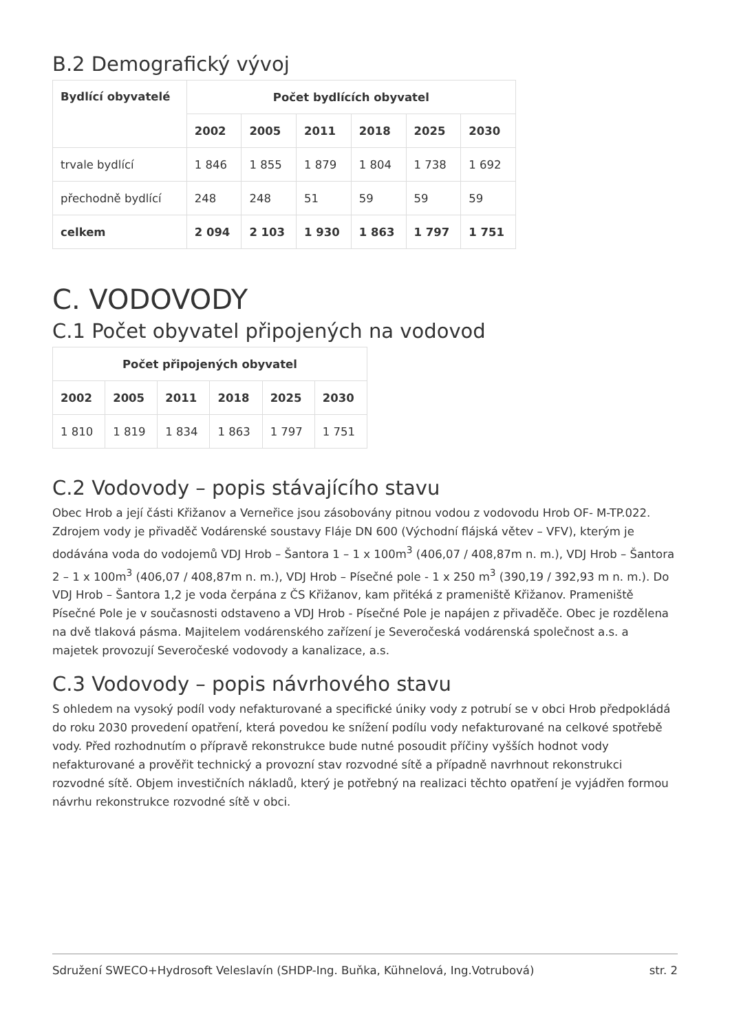B.2 Demografický vývoj
| Bydlící obyvatelé | Počet bydlících obyvatel | | | | | |
| --- | --- | --- | --- | --- | --- | --- |
| | 2002 | 2005 | 2011 | 2018 | 2025 | 2030 |
| trvale bydlící | 1 846 | 1 855 | 1 879 | 1 804 | 1 738 | 1 692 |
| přechodně bydlící | 248 | 248 | 51 | 59 | 59 | 59 |
| celkem | 2 094 | 2 103 | 1 930 | 1 863 | 1 797 | 1 751 |
C. VODOVODY
C.1 Počet obyvatel připojených na vodovod
| Počet připojených obyvatel | | | | | |
| --- | --- | --- | --- | --- | --- |
| 2002 | 2005 | 2011 | 2018 | 2025 | 2030 |
| 1 810 | 1 819 | 1 834 | 1 863 | 1 797 | 1 751 |
C.2 Vodovody – popis stávajícího stavu
Obec Hrob a její části Křižanov a Verneřice jsou zásobovány pitnou vodou z vodovodu Hrob OF- M-TP.022. Zdrojem vody je přivaděč Vodárenské soustavy Fláje DN 600 (Východní flájská větev – VFV), kterým je dodávána voda do vodojemů VDJ Hrob – Šantora 1 – 1 x 100m<sup>3</sup> (406,07 / 408,87m n. m.), VDJ Hrob – Šantora 2 – 1 x 100m<sup>3</sup> (406,07 / 408,87m n. m.), VDJ Hrob – Písečné pole - 1 x 250 m<sup>3</sup> (390,19 / 392,93 m n. m.). Do VDJ Hrob – Šantora 1,2 je voda čerpána z ČS Křižanov, kam přitéká z prameniště Křižanov. Prameniště Písečné Pole je v současnosti odstaveno a VDJ Hrob - Písečné Pole je napájen z přivaděče. Obec je rozdělena na dvě tlaková pásma. Majitelem vodárenského zařízení je Severočeská vodárenská společnost a.s. a majetek provozují Severočeské vodovody a kanalizace, a.s.
C.3 Vodovody – popis návrhového stavu
S ohledem na vysoký podíl vody nefakturované a specifické úniky vody z potrubí se v obci Hrob předpokládá do roku 2030 provedení opatření, která povedou ke snížení podílu vody nefakturované na celkové spotřebě vody. Před rozhodnutím o přípravě rekonstrukce bude nutné posoudit příčiny vyšších hodnot vody nefakturované a prověřit technický a provozní stav rozvodné sítě a případně navrhnout rekonstrukci rozvodné sítě. Objem investičních nákladů, který je potřebný na realizaci těchto opatření je vyjádřen formou návrhu rekonstrukce rozvodné sítě v obci.
Sdružení SWECO+Hydrosoft Veleslavín (SHDP-Ing. Buňka, Kühnelová, Ing.Votrubová) str. 2